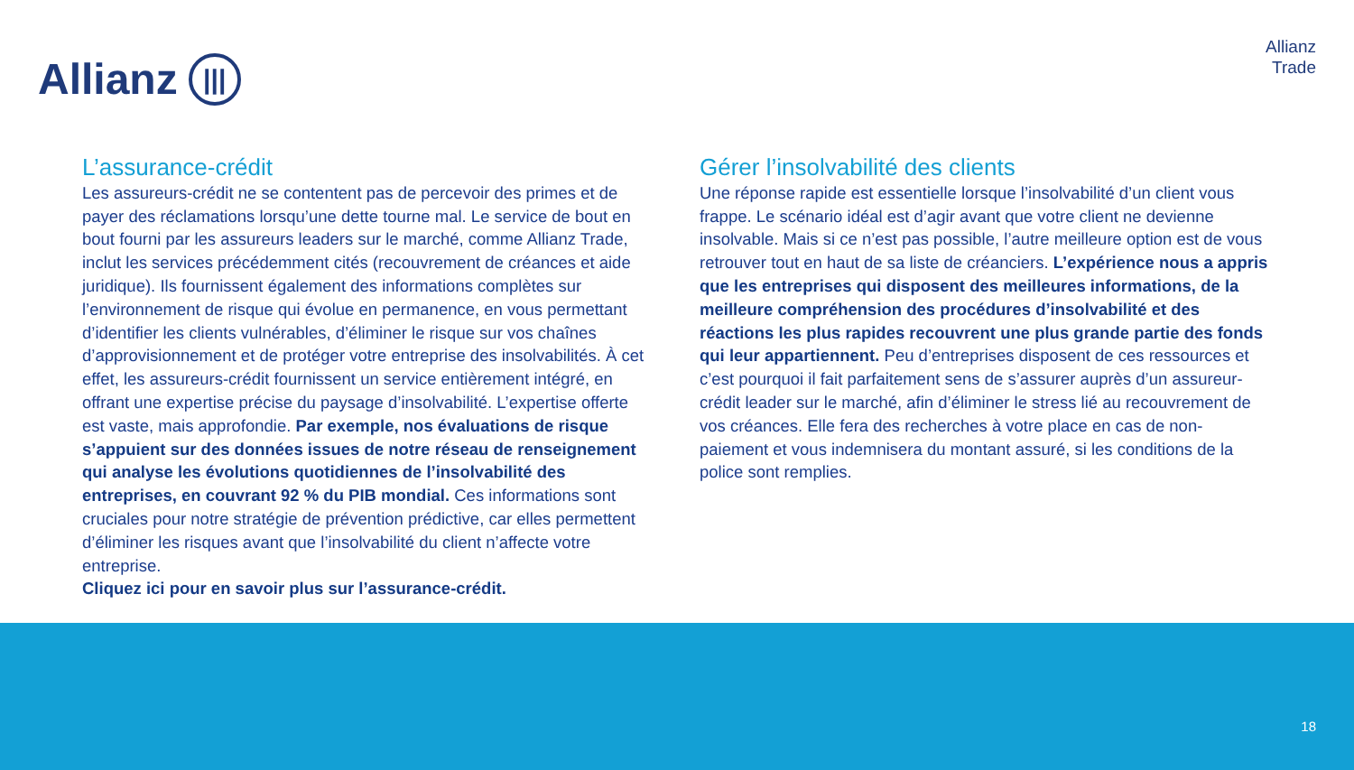Allianz |||
Allianz
Trade
L’assurance-crédit
Les assureurs-crédit ne se contentent pas de percevoir des primes et de payer des réclamations lorsqu’une dette tourne mal. Le service de bout en bout fourni par les assureurs leaders sur le marché, comme Allianz Trade, inclut les services précédemment cités (recouvrement de créances et aide juridique). Ils fournissent également des informations complètes sur l’environnement de risque qui évolue en permanence, en vous permettant d’identifier les clients vulnérables, d’éliminer le risque sur vos chaînes d’approvisionnement et de protéger votre entreprise des insolvabilités. À cet effet, les assureurs-crédit fournissent un service entièrement intégré, en offrant une expertise précise du paysage d’insolvabilité. L’expertise offerte est vaste, mais approfondie. Par exemple, nos évaluations de risque s’appuient sur des données issues de notre réseau de renseignement qui analyse les évolutions quotidiennes de l’insolvabilité des entreprises, en couvrant 92 % du PIB mondial. Ces informations sont cruciales pour notre stratégie de prévention prédictive, car elles permettent d’éliminer les risques avant que l’insolvabilité du client n’affecte votre entreprise.
Cliquez ici pour en savoir plus sur l’assurance-crédit.
Gérer l’insolvabilité des clients
Une réponse rapide est essentielle lorsque l’insolvabilité d’un client vous frappe. Le scénario idéal est d’agir avant que votre client ne devienne insolvable. Mais si ce n’est pas possible, l’autre meilleure option est de vous retrouver tout en haut de sa liste de créanciers. L’expérience nous a appris que les entreprises qui disposent des meilleures informations, de la meilleure compréhension des procédures d’insolvabilité et des réactions les plus rapides recouvrent une plus grande partie des fonds qui leur appartiennent. Peu d’entreprises disposent de ces ressources et c’est pourquoi il fait parfaitement sens de s’assurer auprès d’un assureur-crédit leader sur le marché, afin d’éliminer le stress lié au recouvrement de vos créances. Elle fera des recherches à votre place en cas de non-paiement et vous indemnisera du montant assuré, si les conditions de la police sont remplies.
18